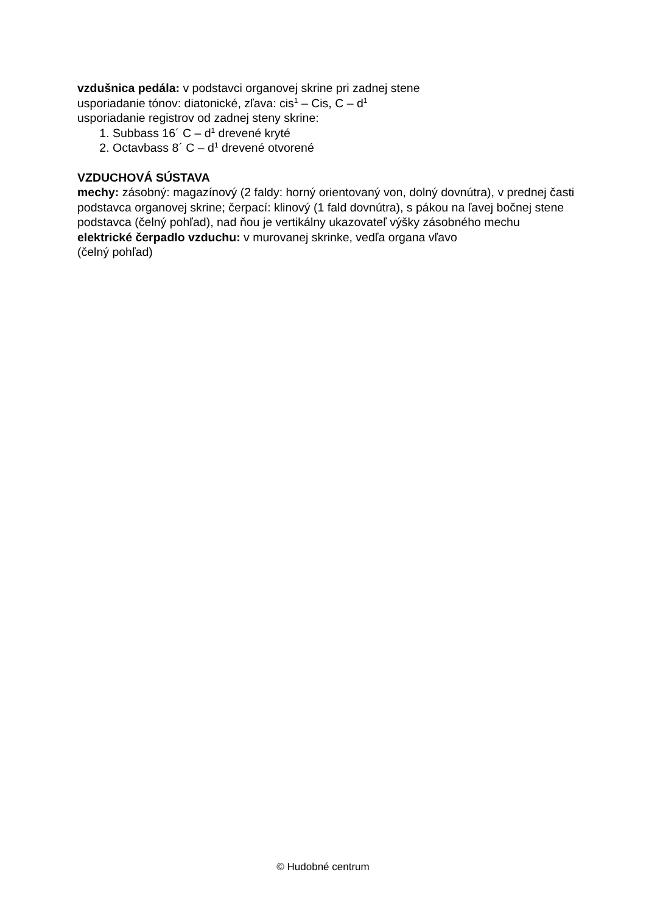vzdušnica pedála: v podstavci organovej skrine pri zadnej stene
usporiadanie tónov: diatonické, zľava: cis<sup>1</sup> – Cis, C – d<sup>1</sup>
usporiadanie registrov od zadnej steny skrine:
1. Subbass 16´ C – d<sup>1</sup> drevené kryté
2. Octavbass 8´ C – d<sup>1</sup> drevené otvorené
VZDUCHOVÁ SÚSTAVA
mechy: zásobný: magazínový (2 faldy: horný orientovaný von, dolný dovnútra), v prednej časti podstavca organovej skrine; čerpací: klinový (1 fald dovnútra), s pákou na ľavej bočnej stene podstavca (čelný pohľad), nad ňou je vertikálny ukazovateľ výšky zásobného mechu
elektrické čerpadlo vzduchu: v murovanej skrinke, vedľa organa vľavo
(čelný pohľad)
© Hudobné centrum